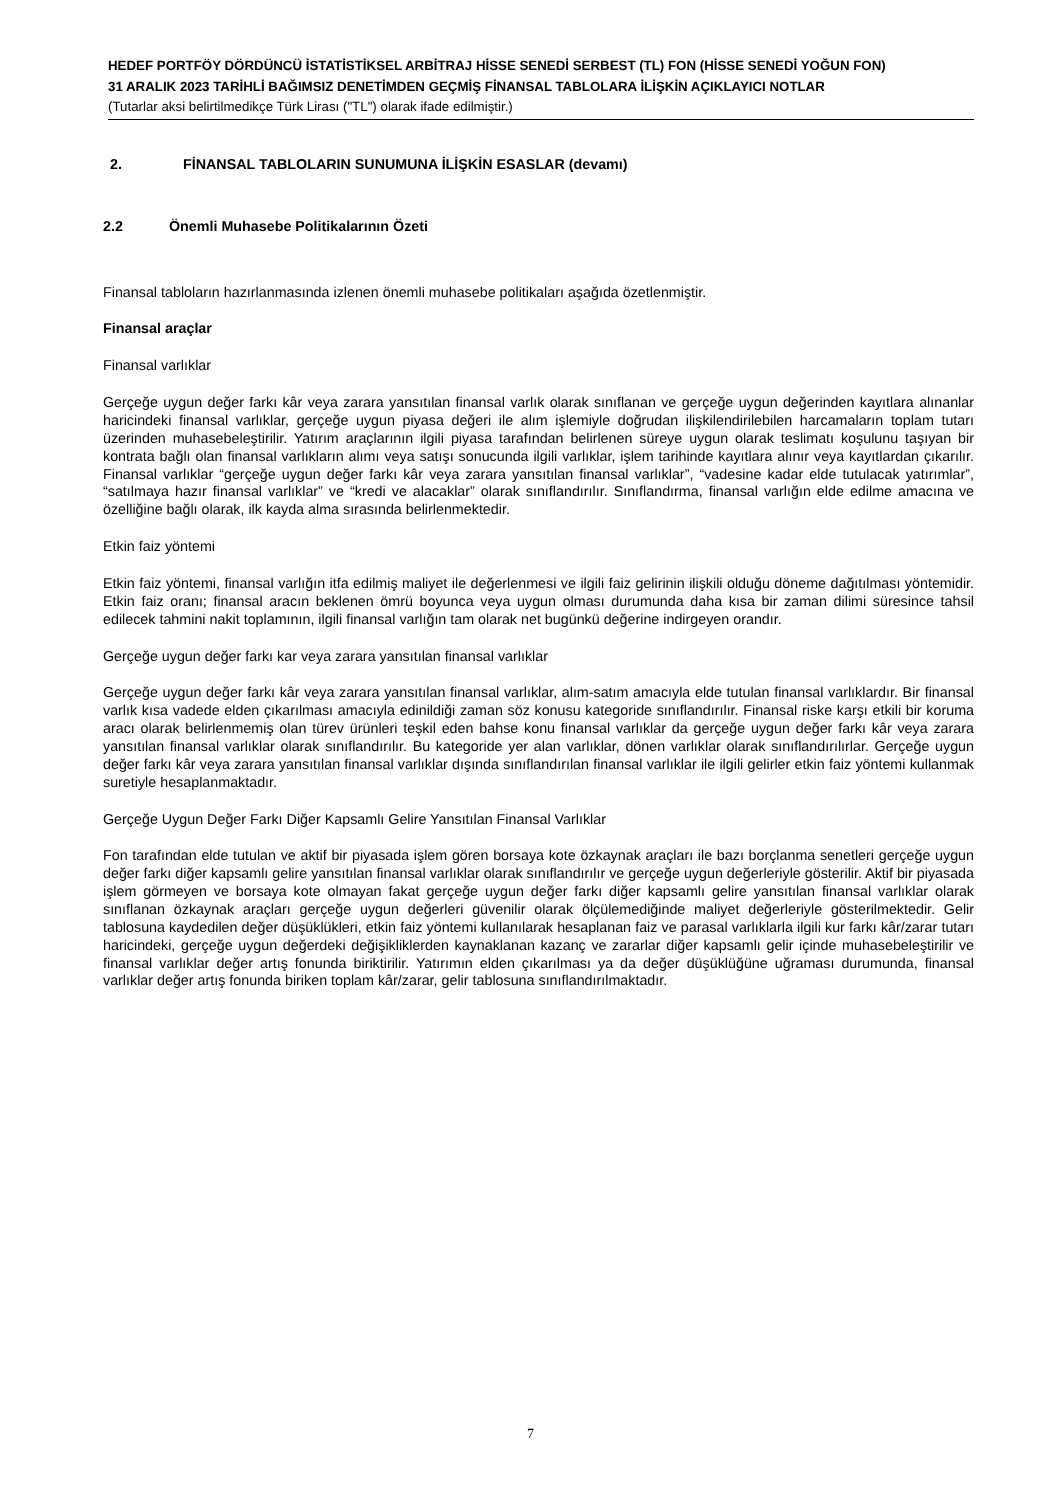HEDEF PORTFÖY DÖRDÜNCÜ İSTATİSTİKSEL ARBİTRAJ HİSSE SENEDİ SERBEST (TL) FON (HİSSE SENEDİ YOĞUN FON)
31 ARALIK 2023 TARİHLİ BAĞIMSIZ DENETİMDEN GEÇMİŞ FİNANSAL TABLOLARA İLİŞKİN AÇIKLAYICI NOTLAR
(Tutarlar aksi belirtilmedikçe Türk Lirası ("TL") olarak ifade edilmiştir.)
2. FİNANSAL TABLOLARIN SUNUMUNA İLİŞKİN ESASLAR (devamı)
2.2 Önemli Muhasebe Politikalarının Özeti
Finansal tabloların hazırlanmasında izlenen önemli muhasebe politikaları aşağıda özetlenmiştir.
Finansal araçlar
Finansal varlıklar
Gerçeğe uygun değer farkı kâr veya zarara yansıtılan finansal varlık olarak sınıflanan ve gerçeğe uygun değerinden kayıtlara alınanlar haricindeki finansal varlıklar, gerçeğe uygun piyasa değeri ile alım işlemiyle doğrudan ilişkilendirilebilen harcamaların toplam tutarı üzerinden muhasebeleştirilir. Yatırım araçlarının ilgili piyasa tarafından belirlenen süreye uygun olarak teslimatı koşulunu taşıyan bir kontrata bağlı olan finansal varlıkların alımı veya satışı sonucunda ilgili varlıklar, işlem tarihinde kayıtlara alınır veya kayıtlardan çıkarılır. Finansal varlıklar “gerçeğe uygun değer farkı kâr veya zarara yansıtılan finansal varlıklar”, “vadesine kadar elde tutulacak yatırımlar”, “satılmaya hazır finansal varlıklar” ve “kredi ve alacaklar” olarak sınıflandırılır. Sınıflandırma, finansal varlığın elde edilme amacına ve özelliğine bağlı olarak, ilk kayda alma sırasında belirlenmektedir.
Etkin faiz yöntemi
Etkin faiz yöntemi, finansal varlığın itfa edilmiş maliyet ile değerlenmesi ve ilgili faiz gelirinin ilişkili olduğu döneme dağıtılması yöntemidir. Etkin faiz oranı; finansal aracın beklenen ömrü boyunca veya uygun olması durumunda daha kısa bir zaman dilimi süresince tahsil edilecek tahmini nakit toplamının, ilgili finansal varlığın tam olarak net bugünkü değerine indirgeyen orandır.
Gerçeğe uygun değer farkı kar veya zarara yansıtılan finansal varlıklar
Gerçeğe uygun değer farkı kâr veya zarara yansıtılan finansal varlıklar, alım-satım amacıyla elde tutulan finansal varlıklardır. Bir finansal varlık kısa vadede elden çıkarılması amacıyla edinildiği zaman söz konusu kategoride sınıflandırılır. Finansal riske karşı etkili bir koruma aracı olarak belirlenmemiş olan türev ürünleri teşkil eden bahse konu finansal varlıklar da gerçeğe uygun değer farkı kâr veya zarara yansıtılan finansal varlıklar olarak sınıflandırılır. Bu kategoride yer alan varlıklar, dönen varlıklar olarak sınıflandırılırlar. Gerçeğe uygun değer farkı kâr veya zarara yansıtılan finansal varlıklar dışında sınıflandırılan finansal varlıklar ile ilgili gelirler etkin faiz yöntemi kullanmak suretiyle hesaplanmaktadır.
Gerçeğe Uygun Değer Farkı Diğer Kapsamlı Gelire Yansıtılan Finansal Varlıklar
Fon tarafından elde tutulan ve aktif bir piyasada işlem gören borsaya kote özkaynak araçları ile bazı borçlanma senetleri gerçeğe uygun değer farkı diğer kapsamlı gelire yansıtılan finansal varlıklar olarak sınıflandırılır ve gerçeğe uygun değerleriyle gösterilir. Aktif bir piyasada işlem görmeyen ve borsaya kote olmayan fakat gerçeğe uygun değer farkı diğer kapsamlı gelire yansıtılan finansal varlıklar olarak sınıflanan özkaynak araçları gerçeğe uygun değerleri güvenilir olarak ölçülemediğinde maliyet değerleriyle gösterilmektedir. Gelir tablosuna kaydedilen değer düşüklükleri, etkin faiz yöntemi kullanılarak hesaplanan faiz ve parasal varlıklarla ilgili kur farkı kâr/zarar tutarı haricindeki, gerçeğe uygun değerdeki değişikliklerden kaynaklanan kazanç ve zararlar diğer kapsamlı gelir içinde muhasebeleştirilir ve finansal varlıklar değer artış fonunda biriktirilir. Yatırımın elden çıkarılması ya da değer düşüklüğüne uğraması durumunda, finansal varlıklar değer artış fonunda biriken toplam kâr/zarar, gelir tablosuna sınıflandırılmaktadır.
7